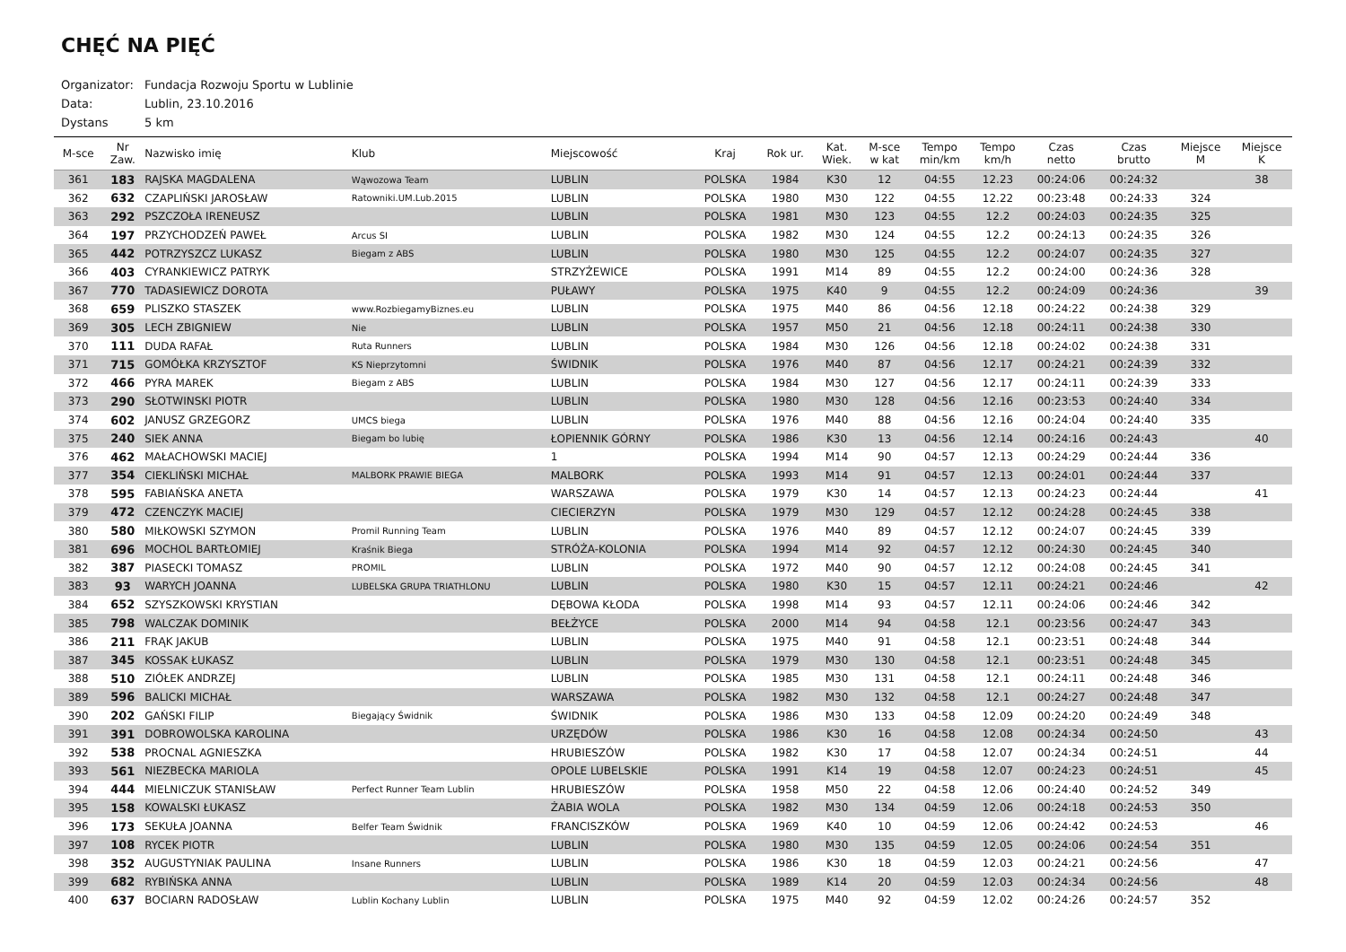CHĘĆ NA PIĘĆ
Organizator: Fundacja Rozwoju Sportu w Lublinie
Data: Lublin, 23.10.2016
Dystans 5 km
| M-sce | Nr Zaw. | Nazwisko imię | Klub | Miejscowość | Kraj | Rok ur. | Kat. Wiek. | M-sce w kat | Tempo min/km | Tempo km/h | Czas netto | Czas brutto | Miejsce M | Miejsce K |
| --- | --- | --- | --- | --- | --- | --- | --- | --- | --- | --- | --- | --- | --- | --- |
| 361 | 183 | RAJSKA MAGDALENA | Wąwozowa Team | LUBLIN | POLSKA | 1984 | K30 | 12 | 04:55 | 12.23 | 00:24:06 | 00:24:32 | | 38 |
| 362 | 632 | CZAPLIŃSKI JAROSŁAW | Ratowniki.UM.Lub.2015 | LUBLIN | POLSKA | 1980 | M30 | 122 | 04:55 | 12.22 | 00:23:48 | 00:24:33 | 324 | |
| 363 | 292 | PSZCZOŁA IRENEUSZ | | LUBLIN | POLSKA | 1981 | M30 | 123 | 04:55 | 12.2 | 00:24:03 | 00:24:35 | 325 | |
| 364 | 197 | PRZYCHODZEŃ PAWEŁ | Arcus SI | LUBLIN | POLSKA | 1982 | M30 | 124 | 04:55 | 12.2 | 00:24:13 | 00:24:35 | 326 | |
| 365 | 442 | POTRZYSZCZ LUKASZ | Biegam z ABS | LUBLIN | POLSKA | 1980 | M30 | 125 | 04:55 | 12.2 | 00:24:07 | 00:24:35 | 327 | |
| 366 | 403 | CYRANKIEWICZ PATRYK | | STRZYŻEWICE | POLSKA | 1991 | M14 | 89 | 04:55 | 12.2 | 00:24:00 | 00:24:36 | 328 | |
| 367 | 770 | TADASIEWICZ DOROTA | | PUŁAWY | POLSKA | 1975 | K40 | 9 | 04:55 | 12.2 | 00:24:09 | 00:24:36 | | 39 |
| 368 | 659 | PLISZKO STASZEK | www.RozbiegamyBiznes.eu | LUBLIN | POLSKA | 1975 | M40 | 86 | 04:56 | 12.18 | 00:24:22 | 00:24:38 | 329 | |
| 369 | 305 | LECH ZBIGNIEW | Nie | LUBLIN | POLSKA | 1957 | M50 | 21 | 04:56 | 12.18 | 00:24:11 | 00:24:38 | 330 | |
| 370 | 111 | DUDA RAFAŁ | Ruta Runners | LUBLIN | POLSKA | 1984 | M30 | 126 | 04:56 | 12.18 | 00:24:02 | 00:24:38 | 331 | |
| 371 | 715 | GOMÓŁKA KRZYSZTOF | KS Nieprzytomni | ŚWIDNIK | POLSKA | 1976 | M40 | 87 | 04:56 | 12.17 | 00:24:21 | 00:24:39 | 332 | |
| 372 | 466 | PYRA MAREK | Biegam z ABS | LUBLIN | POLSKA | 1984 | M30 | 127 | 04:56 | 12.17 | 00:24:11 | 00:24:39 | 333 | |
| 373 | 290 | SŁOTWINSKI PIOTR | | LUBLIN | POLSKA | 1980 | M30 | 128 | 04:56 | 12.16 | 00:23:53 | 00:24:40 | 334 | |
| 374 | 602 | JANUSZ GRZEGORZ | UMCS biega | LUBLIN | POLSKA | 1976 | M40 | 88 | 04:56 | 12.16 | 00:24:04 | 00:24:40 | 335 | |
| 375 | 240 | SIEK ANNA | Biegam bo lubię | ŁOPIENNIK GÓRNY | POLSKA | 1986 | K30 | 13 | 04:56 | 12.14 | 00:24:16 | 00:24:43 | | 40 |
| 376 | 462 | MAŁACHOWSKI MACIEJ | | 1 | POLSKA | 1994 | M14 | 90 | 04:57 | 12.13 | 00:24:29 | 00:24:44 | 336 | |
| 377 | 354 | CIEKLIŃSKI MICHAŁ | MALBORK PRAWIE BIEGA | MALBORK | POLSKA | 1993 | M14 | 91 | 04:57 | 12.13 | 00:24:01 | 00:24:44 | 337 | |
| 378 | 595 | FABIAŃSKA ANETA | | WARSZAWA | POLSKA | 1979 | K30 | 14 | 04:57 | 12.13 | 00:24:23 | 00:24:44 | | 41 |
| 379 | 472 | CZENCZYK MACIEJ | | CIECIERZYN | POLSKA | 1979 | M30 | 129 | 04:57 | 12.12 | 00:24:28 | 00:24:45 | 338 | |
| 380 | 580 | MIŁKOWSKI SZYMON | Promil Running Team | LUBLIN | POLSKA | 1976 | M40 | 89 | 04:57 | 12.12 | 00:24:07 | 00:24:45 | 339 | |
| 381 | 696 | MOCHOL BARTŁOMIEJ | Kraśnik Biega | STRÓŻA-KOLONIA | POLSKA | 1994 | M14 | 92 | 04:57 | 12.12 | 00:24:30 | 00:24:45 | 340 | |
| 382 | 387 | PIASECKI TOMASZ | PROMIL | LUBLIN | POLSKA | 1972 | M40 | 90 | 04:57 | 12.12 | 00:24:08 | 00:24:45 | 341 | |
| 383 | 93 | WARYCH JOANNA | LUBELSKA GRUPA TRIATHLONU | LUBLIN | POLSKA | 1980 | K30 | 15 | 04:57 | 12.11 | 00:24:21 | 00:24:46 | | 42 |
| 384 | 652 | SZYSZKOWSKI KRYSTIAN | | DĘBOWA KŁODA | POLSKA | 1998 | M14 | 93 | 04:57 | 12.11 | 00:24:06 | 00:24:46 | 342 | |
| 385 | 798 | WALCZAK DOMINIK | | BEŁŻYCE | POLSKA | 2000 | M14 | 94 | 04:58 | 12.1 | 00:23:56 | 00:24:47 | 343 | |
| 386 | 211 | FRĄK JAKUB | | LUBLIN | POLSKA | 1975 | M40 | 91 | 04:58 | 12.1 | 00:23:51 | 00:24:48 | 344 | |
| 387 | 345 | KOSSAK ŁUKASZ | | LUBLIN | POLSKA | 1979 | M30 | 130 | 04:58 | 12.1 | 00:23:51 | 00:24:48 | 345 | |
| 388 | 510 | ZIÓŁEK ANDRZEJ | | LUBLIN | POLSKA | 1985 | M30 | 131 | 04:58 | 12.1 | 00:24:11 | 00:24:48 | 346 | |
| 389 | 596 | BALICKI MICHAŁ | | WARSZAWA | POLSKA | 1982 | M30 | 132 | 04:58 | 12.1 | 00:24:27 | 00:24:48 | 347 | |
| 390 | 202 | GAŃSKI FILIP | Biegający Świdnik | ŚWIDNIK | POLSKA | 1986 | M30 | 133 | 04:58 | 12.09 | 00:24:20 | 00:24:49 | 348 | |
| 391 | 391 | DOBROWOLSKA KAROLINA | | URZĘDÓW | POLSKA | 1986 | K30 | 16 | 04:58 | 12.08 | 00:24:34 | 00:24:50 | | 43 |
| 392 | 538 | PROCNAL AGNIESZKA | | HRUBIESZÓW | POLSKA | 1982 | K30 | 17 | 04:58 | 12.07 | 00:24:34 | 00:24:51 | | 44 |
| 393 | 561 | NIEZBECKA MARIOLA | | OPOLE LUBELSKIE | POLSKA | 1991 | K14 | 19 | 04:58 | 12.07 | 00:24:23 | 00:24:51 | | 45 |
| 394 | 444 | MIELNICZUK STANISŁAW | Perfect Runner Team Lublin | HRUBIESZÓW | POLSKA | 1958 | M50 | 22 | 04:58 | 12.06 | 00:24:40 | 00:24:52 | 349 | |
| 395 | 158 | KOWALSKI ŁUKASZ | | ŻABIA WOLA | POLSKA | 1982 | M30 | 134 | 04:59 | 12.06 | 00:24:18 | 00:24:53 | 350 | |
| 396 | 173 | SEKUŁA JOANNA | Belfer Team Świdnik | FRANCISZKÓW | POLSKA | 1969 | K40 | 10 | 04:59 | 12.06 | 00:24:42 | 00:24:53 | | 46 |
| 397 | 108 | RYCEK PIOTR | | LUBLIN | POLSKA | 1980 | M30 | 135 | 04:59 | 12.05 | 00:24:06 | 00:24:54 | 351 | |
| 398 | 352 | AUGUSTYNIAK PAULINA | Insane Runners | LUBLIN | POLSKA | 1986 | K30 | 18 | 04:59 | 12.03 | 00:24:21 | 00:24:56 | | 47 |
| 399 | 682 | RYBIŃSKA ANNA | | LUBLIN | POLSKA | 1989 | K14 | 20 | 04:59 | 12.03 | 00:24:34 | 00:24:56 | | 48 |
| 400 | 637 | BOCIARN RADOSŁAW | Lublin Kochany Lublin | LUBLIN | POLSKA | 1975 | M40 | 92 | 04:59 | 12.02 | 00:24:26 | 00:24:57 | 352 | |